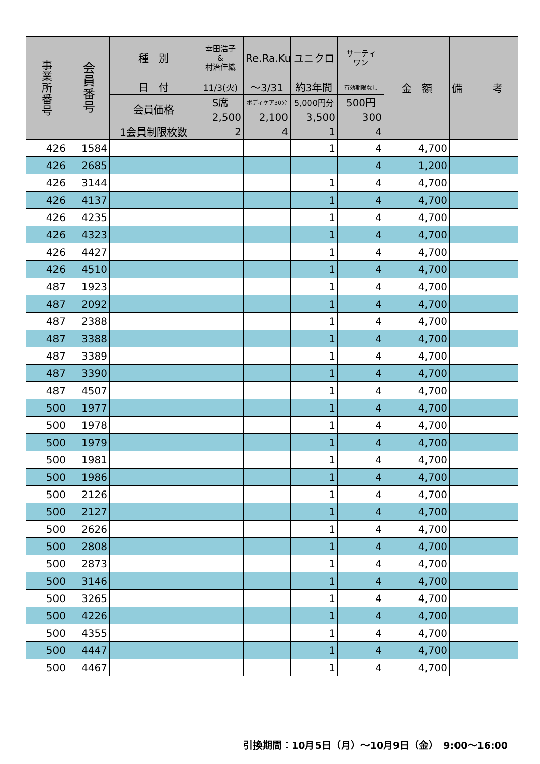| 事 業 所 番 号 | 会 員 番 号 | 種 別 | 幸田浩子 & 村治佳織 | Re.Ra.Ku | ユニクロ | サーティ ワン | 金 額 | 備 考 |
| --- | --- | --- | --- | --- | --- | --- | --- | --- |
| | | 日 付 | 11/3(火) | ～3/31 | 約3年間 | 有効期限なし | | |
| | | 会員価格 | S席 | ボディケア30分 | 5,000円分 | 500円 | | |
| | | | 2,500 | 2,100 | 3,500 | 300 | | |
| | | 1会員制限枚数 | 2 | 4 | 1 | 4 | | |
| 426 | 1584 | | | | 1 | 4 | 4,700 | |
| 426 | 2685 | | | | | 4 | 1,200 | |
| 426 | 3144 | | | | 1 | 4 | 4,700 | |
| 426 | 4137 | | | | 1 | 4 | 4,700 | |
| 426 | 4235 | | | | 1 | 4 | 4,700 | |
| 426 | 4323 | | | | 1 | 4 | 4,700 | |
| 426 | 4427 | | | | 1 | 4 | 4,700 | |
| 426 | 4510 | | | | 1 | 4 | 4,700 | |
| 487 | 1923 | | | | 1 | 4 | 4,700 | |
| 487 | 2092 | | | | 1 | 4 | 4,700 | |
| 487 | 2388 | | | | 1 | 4 | 4,700 | |
| 487 | 3388 | | | | 1 | 4 | 4,700 | |
| 487 | 3389 | | | | 1 | 4 | 4,700 | |
| 487 | 3390 | | | | 1 | 4 | 4,700 | |
| 487 | 4507 | | | | 1 | 4 | 4,700 | |
| 500 | 1977 | | | | 1 | 4 | 4,700 | |
| 500 | 1978 | | | | 1 | 4 | 4,700 | |
| 500 | 1979 | | | | 1 | 4 | 4,700 | |
| 500 | 1981 | | | | 1 | 4 | 4,700 | |
| 500 | 1986 | | | | 1 | 4 | 4,700 | |
| 500 | 2126 | | | | 1 | 4 | 4,700 | |
| 500 | 2127 | | | | 1 | 4 | 4,700 | |
| 500 | 2626 | | | | 1 | 4 | 4,700 | |
| 500 | 2808 | | | | 1 | 4 | 4,700 | |
| 500 | 2873 | | | | 1 | 4 | 4,700 | |
| 500 | 3146 | | | | 1 | 4 | 4,700 | |
| 500 | 3265 | | | | 1 | 4 | 4,700 | |
| 500 | 4226 | | | | 1 | 4 | 4,700 | |
| 500 | 4355 | | | | 1 | 4 | 4,700 | |
| 500 | 4447 | | | | 1 | 4 | 4,700 | |
| 500 | 4467 | | | | 1 | 4 | 4,700 | |
引換期間：10月5日（月）～10月9日（金）　9:00～16:00